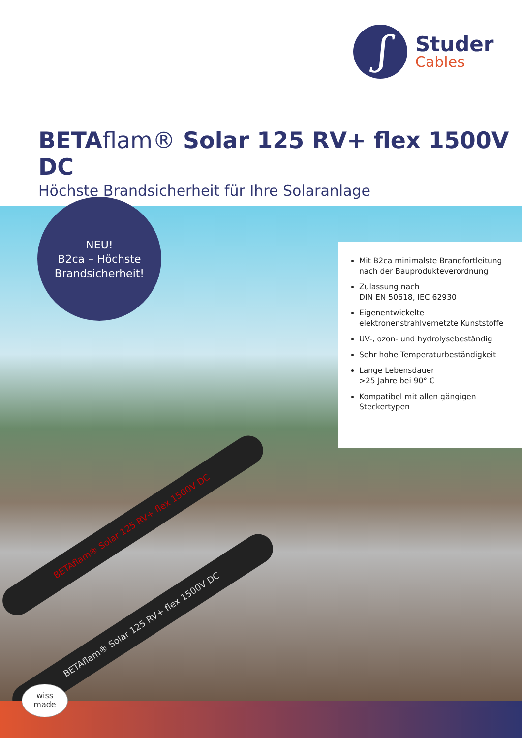ʃ
Studer
Cables
BETAflam® Solar 125 RV+ flex 1500V DC
Höchste Brandsicherheit für Ihre Solaranlage
BETAflam® Solar 125 RV+ flex 1500V DC
BETAflam® Solar 125 RV+ flex 1500V DC
NEU!
B2ca – Höchste
Brandsicherheit!
Mit B2ca minimalste Brandfortleitung nach der Bauprodukteverordnung
Zulassung nach
DIN EN 50618, IEC 62930
Eigenentwickelte elektronenstrahlvernetzte Kunststoffe
UV-, ozon- und hydrolysebeständig
Sehr hohe Temperaturbeständigkeit
Lange Lebensdauer
>25 Jahre bei 90° C
Kompatibel mit allen gängigen Steckertypen
wiss
made